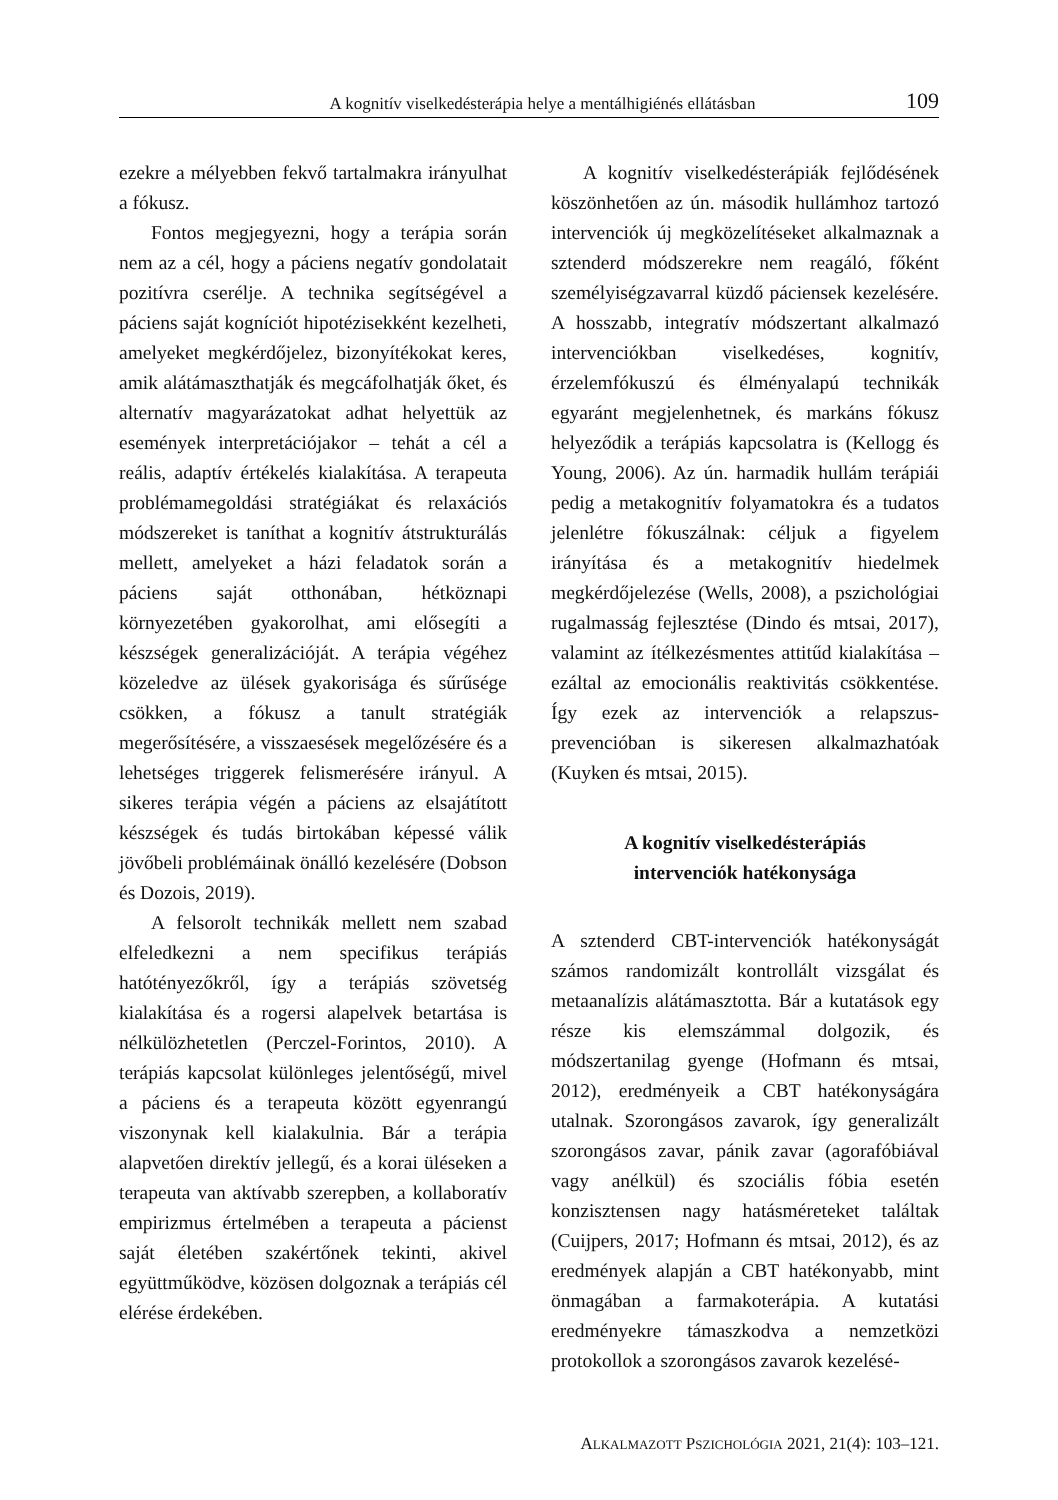A kognitív viselkedésterápia helye a mentálhigiénés ellátásban 109
ezekre a mélyebben fekvő tartalmakra irányulhat a fókusz.
Fontos megjegyezni, hogy a terápia során nem az a cél, hogy a páciens negatív gondolatait pozitívra cserélje. A technika segítségével a páciens saját kogníciót hipotézisekként kezelheti, amelyeket megkérdőjelez, bizonyítékokat keres, amik alátámaszthatják és megcáfolhatják őket, és alternatív magyarázatokat adhat helyettük az események interpretációjakor – tehát a cél a reális, adaptív értékelés kialakítása. A terapeuta problémamegoldási stratégiákat és relaxációs módszereket is taníthat a kognitív átstrukturálás mellett, amelyeket a házi feladatok során a páciens saját otthonában, hétköznapi környezetében gyakorolhat, ami elősegíti a készségek generalizációját. A terápia végéhez közeledve az ülések gyakorisága és sűrűsége csökken, a fókusz a tanult stratégiák megerősítésére, a visszaesések megelőzésére és a lehetséges triggerek felismerésére irányul. A sikeres terápia végén a páciens az elsajátított készségek és tudás birtokában képessé válik jövőbeli problémáinak önálló kezelésére (Dobson és Dozois, 2019).
A felsorolt technikák mellett nem szabad elfeledkezni a nem specifikus terápiás hatótényezőkről, így a terápiás szövetség kialakítása és a rogersi alapelvek betartása is nélkülözhetetlen (Perczel-Forintos, 2010). A terápiás kapcsolat különleges jelentőségű, mivel a páciens és a terapeuta között egyenrangú viszonynak kell kialakulnia. Bár a terápia alapvetően direktív jellegű, és a korai üléseken a terapeuta van aktívabb szerepben, a kollaboratív empirizmus értelmében a terapeuta a pácienst saját életében szakértőnek tekinti, akivel együttműködve, közösen dolgoznak a terápiás cél elérése érdekében.
A kognitív viselkedésterápiák fejlődésének köszönhetően az ún. második hullámhoz tartozó intervenciók új megközelítéseket alkalmaznak a sztenderd módszerekre nem reagáló, főként személyiségzavarral küzdő páciensek kezelésére. A hosszabb, integratív módszertant alkalmazó intervenciókban viselkedéses, kognitív, érzelemfókuszú és élményalapú technikák egyaránt megjelenhetnek, és markáns fókusz helyeződik a terápiás kapcsolatra is (Kellogg és Young, 2006). Az ún. harmadik hullám terápiái pedig a metakognitív folyamatokra és a tudatos jelenlétre fókuszálnak: céljuk a figyelem irányítása és a metakognitív hiedelmek megkérdőjelezése (Wells, 2008), a pszichológiai rugalmasság fejlesztése (Dindo és mtsai, 2017), valamint az ítélkezésmentes attitűd kialakítása – ezáltal az emocionális reaktivitás csökkentése. Így ezek az intervenciók a relapszus-prevencióban is sikeresen alkalmazhatóak (Kuyken és mtsai, 2015).
A kognitív viselkedésterápiás
intervenciók hatékonysága
A sztenderd CBT-intervenciók hatékonyságát számos randomizált kontrollált vizsgálat és metaanalízis alátámasztotta. Bár a kutatások egy része kis elemszámmal dolgozik, és módszertanilag gyenge (Hofmann és mtsai, 2012), eredményeik a CBT hatékonyságára utalnak. Szorongásos zavarok, így generalizált szorongásos zavar, pánik zavar (agorafóbiával vagy anélkül) és szociális fóbia esetén konzisztensen nagy hatásméreteket találtak (Cuijpers, 2017; Hofmann és mtsai, 2012), és az eredmények alapján a CBT hatékonyabb, mint önmagában a farmakoterápia. A kutatási eredményekre támaszkodva a nemzetközi protokollok a szorongásos zavarok kezelésé-
ALKALMAZOTT PSZICHOLÓGIA 2021, 21(4): 103–121.